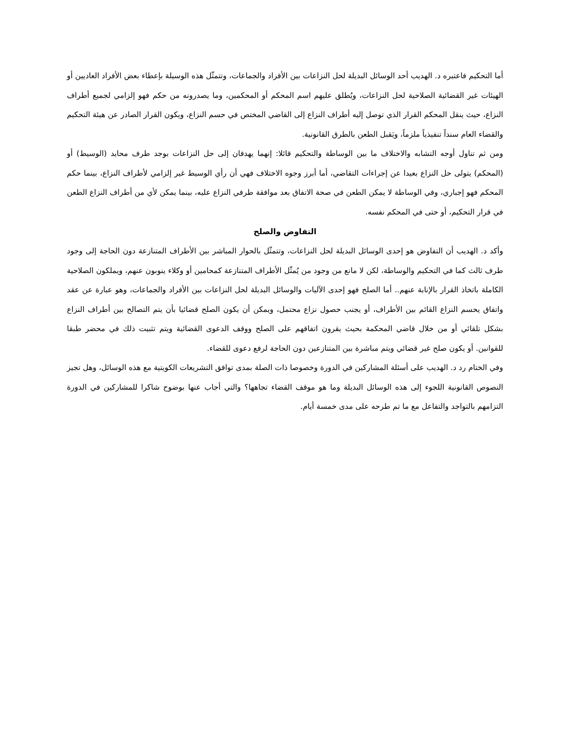أما التحكيم فاعتبره د. الهديب أحد الوسائل البديلة لحل النزاعات بين الأفراد والجماعات، وتتمثّل هذه الوسيلة بإعطاء بعض الأفراد العاديين أو الهيئات غير القضائية الصلاحية لحل النزاعات، ويُطلق عليهم اسم المحكم أو المحكمين، وما يصدرونه من حكم فهو إلزامي لجميع أطراف النزاع، حيث ينقل المحكم القرار الذي توصل إليه أطراف النزاع إلى القاضي المختص في حسم النزاع، ويكون القرار الصادر عن هيئة التحكيم والقضاء العام سنداً تنفيذياً ملزماً، ويَقبل الطعن بالطرق القانونية.
ومن ثم تناول أوجه التشابه والاختلاف ما بين الوساطة والتحكيم قائلا: إنهما يهدفان إلى حل النزاعات بوجد طرف محايد (الوسيط) أو (المحكم) يتولى حل النزاع بعيدا عن إجراءات التقاضي، أما أبرز وجوه الاختلاف فهي أن رأي الوسيط غير إلزامي لأطراف النزاع، بينما حكم المحكم فهو إجباري، وفي الوساطة لا يمكن الطعن في صحة الاتفاق بعد موافقة طرفي النزاع عليه، بينما يمكن لأي من أطراف النزاع الطعن في قرار التحكيم، أو حتى في المحكم نفسه.
التفاوض والصلح
وأكد د. الهديب أن التفاوض هو إحدى الوسائل البديلة لحل النزاعات، وتتمثّل بالحوار المباشر بين الأطراف المتنازعة دون الحاجة إلى وجود طرف ثالث كما في التحكيم والوساطة، لكن لا مانع من وجود من يُمثّل الأطراف المتنازعة كمحامين أو وكلاء ينوبون عنهم، ويملكون الصلاحية الكاملة باتخاذ القرار بالإنابة عنهم.. أما الصلح فهو إحدى الآليات والوسائل البديلة لحل النزاعات بين الأفراد والجماعات، وهو عبارة عن عقد واتفاق يحسم النزاع القائم بين الأطراف، أو يجنب حصول نزاع محتمل، ويمكن أن يكون الصلح قضائيا بأن يتم التصالح بين أطراف النزاع بشكل تلقائي أو من خلال قاضي المحكمة بحيث يقرون اتفاقهم على الصلح ووقف الدعوى القضائية ويتم تثبيت ذلك في محضر طبقا للقوانين. أو يكون صلح غير قضائي ويتم مباشرة بين المتنازعين دون الحاجة لرفع دعوى للقضاء.
وفي الختام رد د. الهديب على أسئلة المشاركين في الدورة وخصوصا ذات الصلة بمدى توافق التشريعات الكويتية مع هذه الوسائل، وهل تجيز النصوص القانونية اللجوء إلى هذه الوسائل البديلة وما هو موقف القضاء تجاهها؟ والتي أجاب عنها بوضوح شاكرا للمشاركين في الدورة التزامهم بالتواجد والتفاعل مع ما تم طرحه على مدى خمسة أيام.